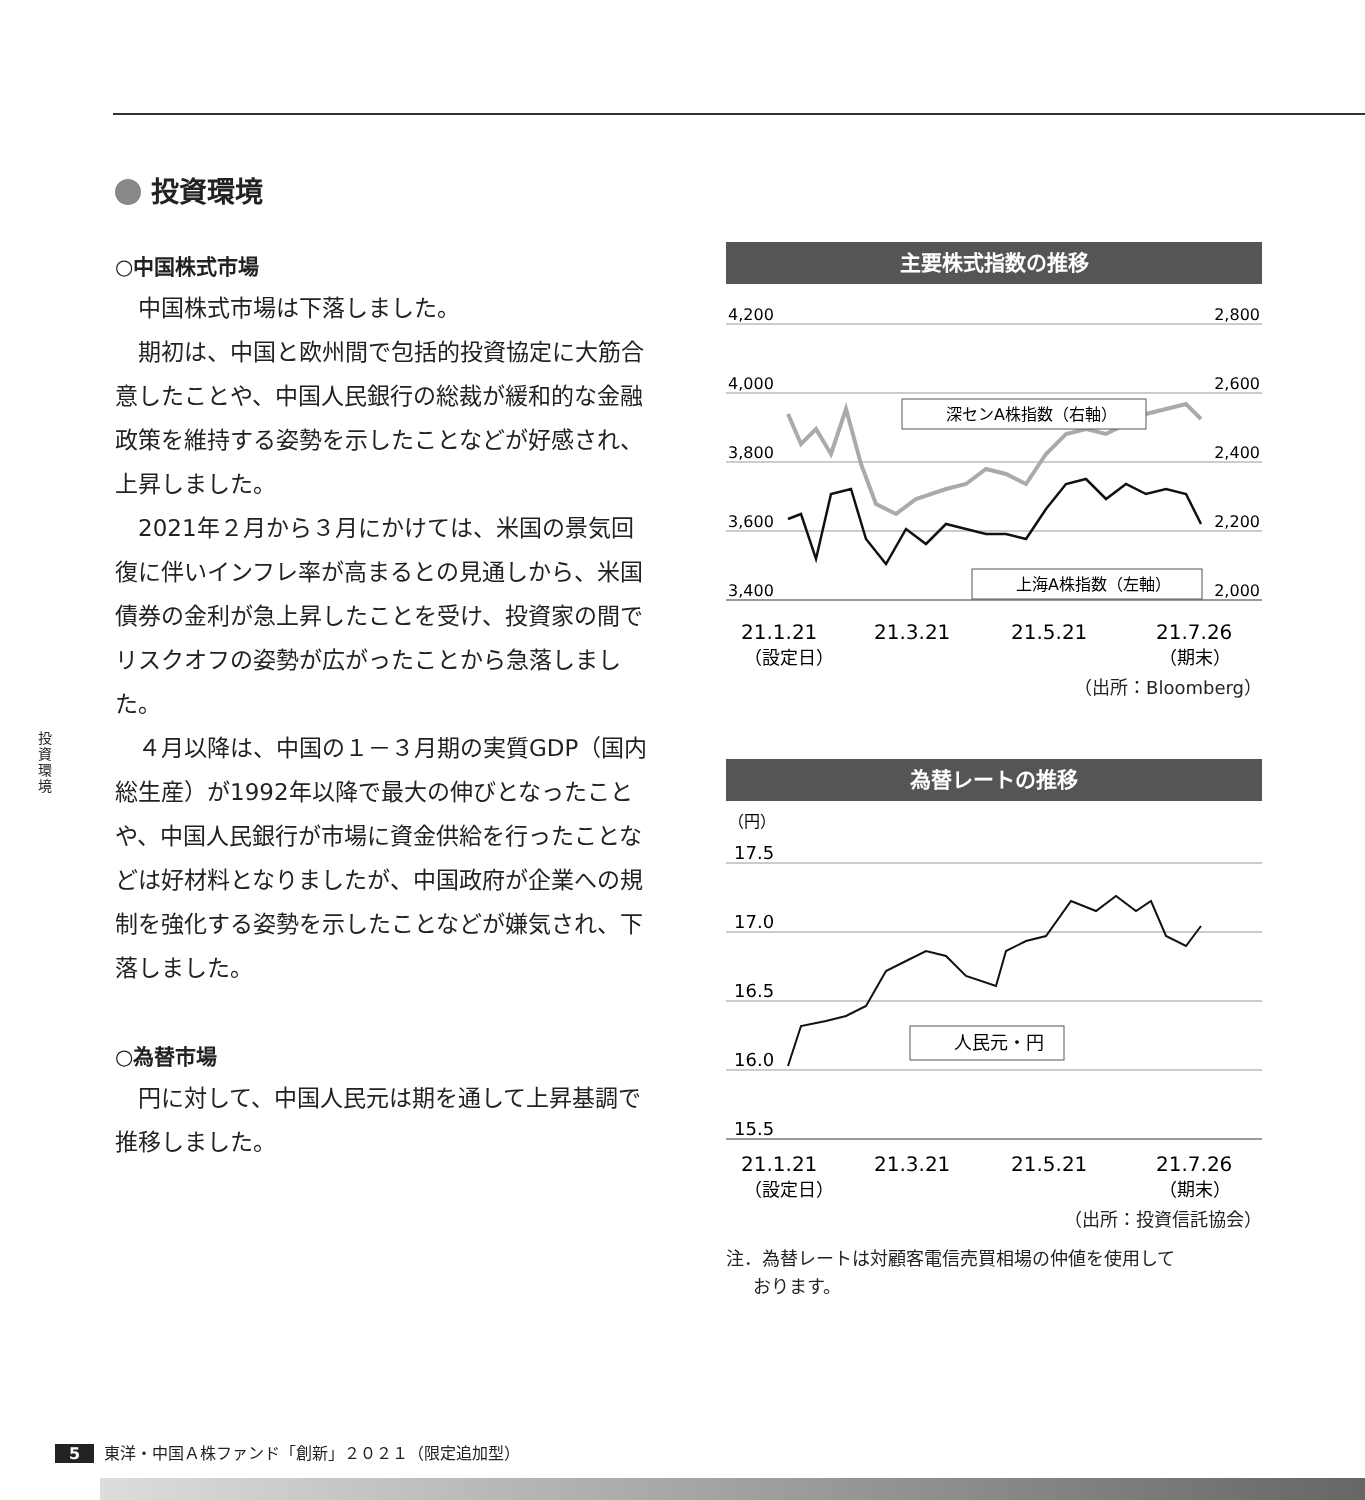投資環境
投資環境
○中国株式市場
中国株式市場は下落しました。
期初は、中国と欧州間で包括的投資協定に大筋合意したことや、中国人民銀行の総裁が緩和的な金融政策を維持する姿勢を示したことなどが好感され、上昇しました。
2021年２月から３月にかけては、米国の景気回復に伴いインフレ率が高まるとの見通しから、米国債券の金利が急上昇したことを受け、投資家の間でリスクオフの姿勢が広がったことから急落しました。
４月以降は、中国の１－３月期の実質GDP（国内総生産）が1992年以降で最大の伸びとなったことや、中国人民銀行が市場に資金供給を行ったことなどは好材料となりましたが、中国政府が企業への規制を強化する姿勢を示したことなどが嫌気され、下落しました。
○為替市場
円に対して、中国人民元は期を通して上昇基調で推移しました。
主要株式指数の推移
4,200
4,000
3,800
3,600
3,400
2,800
2,600
2,400
2,200
2,000
深センA株指数（右軸）
上海A株指数（左軸）
21.1.21
21.3.21
21.5.21
21.7.26
（設定日）
（期末）
（出所：Bloomberg）
為替レートの推移
（円）
17.5
17.0
16.5
16.0
15.5
人民元・円
21.1.21
21.3.21
21.5.21
21.7.26
（設定日）
（期末）
（出所：投資信託協会）
注．為替レートは対顧客電信売買相場の仲値を使用して
  おります。
5 東洋・中国Ａ株ファンド「創新」２０２１（限定追加型）